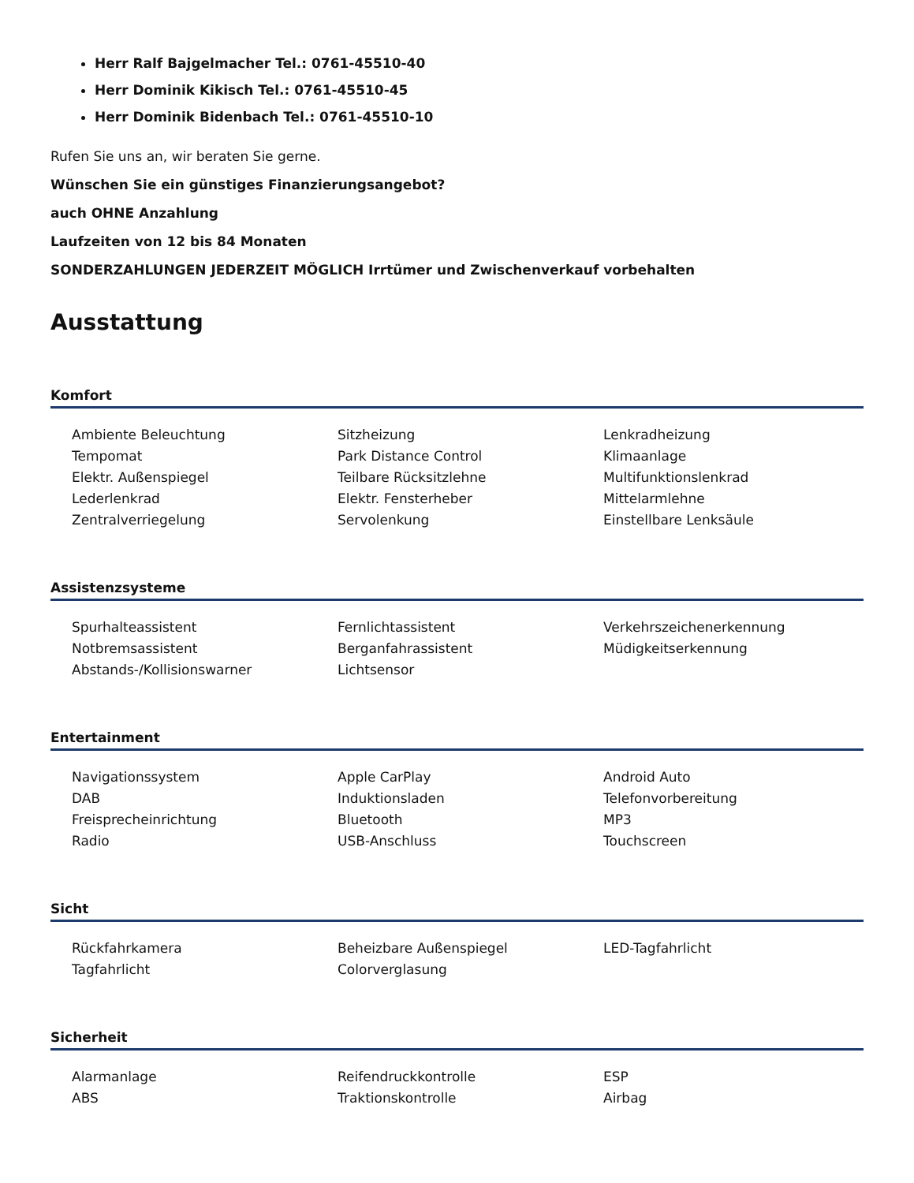Herr Ralf Bajgelmacher Tel.: 0761-45510-40
Herr Dominik Kikisch Tel.: 0761-45510-45
Herr Dominik Bidenbach Tel.: 0761-45510-10
Rufen Sie uns an, wir beraten Sie gerne.
Wünschen Sie ein günstiges Finanzierungsangebot?
auch OHNE Anzahlung
Laufzeiten von 12 bis 84 Monaten
SONDERZAHLUNGEN JEDERZEIT MÖGLICH Irrtümer und Zwischenverkauf vorbehalten
Ausstattung
Komfort
Ambiente Beleuchtung Sitzheizung Lenkradheizung Tempomat Park Distance Control Klimaanlage Elektr. Außenspiegel Teilbare Rücksitzlehne Multifunktionslenkrad Lederlenkrad Elektr. Fensterheber Mittelarmlehne Zentralverriegelung Servolenkung Einstellbare Lenksäule
Assistenzsysteme
Spurhalteassistent Fernlichtassistent Verkehrszeichenerkennung Notbremsassistent Berganfahrassistent Müdigkeitserkennung Abstands-/Kollisionswarner Lichtsensor
Entertainment
Navigationssystem Apple CarPlay Android Auto DAB Induktionsladen Telefonvorbereitung Freisprecheinrichtung Bluetooth MP3 Radio USB-Anschluss Touchscreen
Sicht
Rückfahrkamera Beheizbare Außenspiegel LED-Tagfahrlicht Tagfahrlicht Colorverglasung
Sicherheit
Alarmanlage Reifendruckkontrolle ESP ABS Traktionskontrolle Airbag